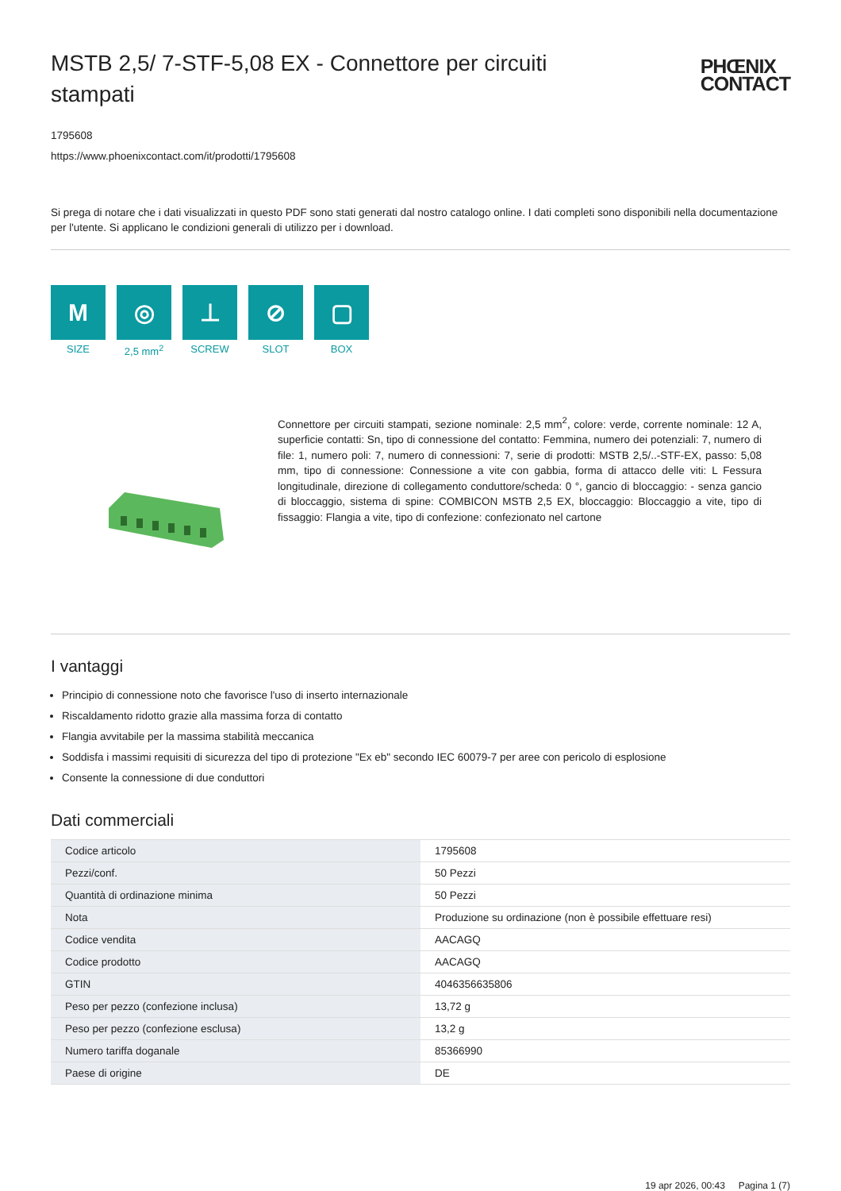MSTB 2,5/ 7-STF-5,08 EX - Connettore per circuiti stampati
PHŒNIX
CONTACT
1795608
https://www.phoenixcontact.com/it/prodotti/1795608
Si prega di notare che i dati visualizzati in questo PDF sono stati generati dal nostro catalogo online. I dati completi sono disponibili nella documentazione per l'utente. Si applicano le condizioni generali di utilizzo per i download.
M
SIZE
◎
2,5 mm<sup>2</sup>
⊥
SCREW
⊘
SLOT
▢
BOX
Connettore per circuiti stampati, sezione nominale: 2,5 mm<sup>2</sup>, colore: verde, corrente nominale: 12 A, superficie contatti: Sn, tipo di connessione del contatto: Femmina, numero dei potenziali: 7, numero di file: 1, numero poli: 7, numero di connessioni: 7, serie di prodotti: MSTB 2,5/..-STF-EX, passo: 5,08 mm, tipo di connessione: Connessione a vite con gabbia, forma di attacco delle viti: L Fessura longitudinale, direzione di collegamento conduttore/scheda: 0 °, gancio di bloccaggio: - senza gancio di bloccaggio, sistema di spine: COMBICON MSTB 2,5 EX, bloccaggio: Bloccaggio a vite, tipo di fissaggio: Flangia a vite, tipo di confezione: confezionato nel cartone
I vantaggi
Principio di connessione noto che favorisce l'uso di inserto internazionale
Riscaldamento ridotto grazie alla massima forza di contatto
Flangia avvitabile per la massima stabilità meccanica
Soddisfa i massimi requisiti di sicurezza del tipo di protezione "Ex eb" secondo IEC 60079-7 per aree con pericolo di esplosione
Consente la connessione di due conduttori
Dati commerciali
| Codice articolo | 1795608 |
| Pezzi/conf. | 50 Pezzi |
| Quantità di ordinazione minima | 50 Pezzi |
| Nota | Produzione su ordinazione (non è possibile effettuare resi) |
| Codice vendita | AACAGQ |
| Codice prodotto | AACAGQ |
| GTIN | 4046356635806 |
| Peso per pezzo (confezione inclusa) | 13,72 g |
| Peso per pezzo (confezione esclusa) | 13,2 g |
| Numero tariffa doganale | 85366990 |
| Paese di origine | DE |
19 apr 2026, 00:43 Pagina 1 (7)